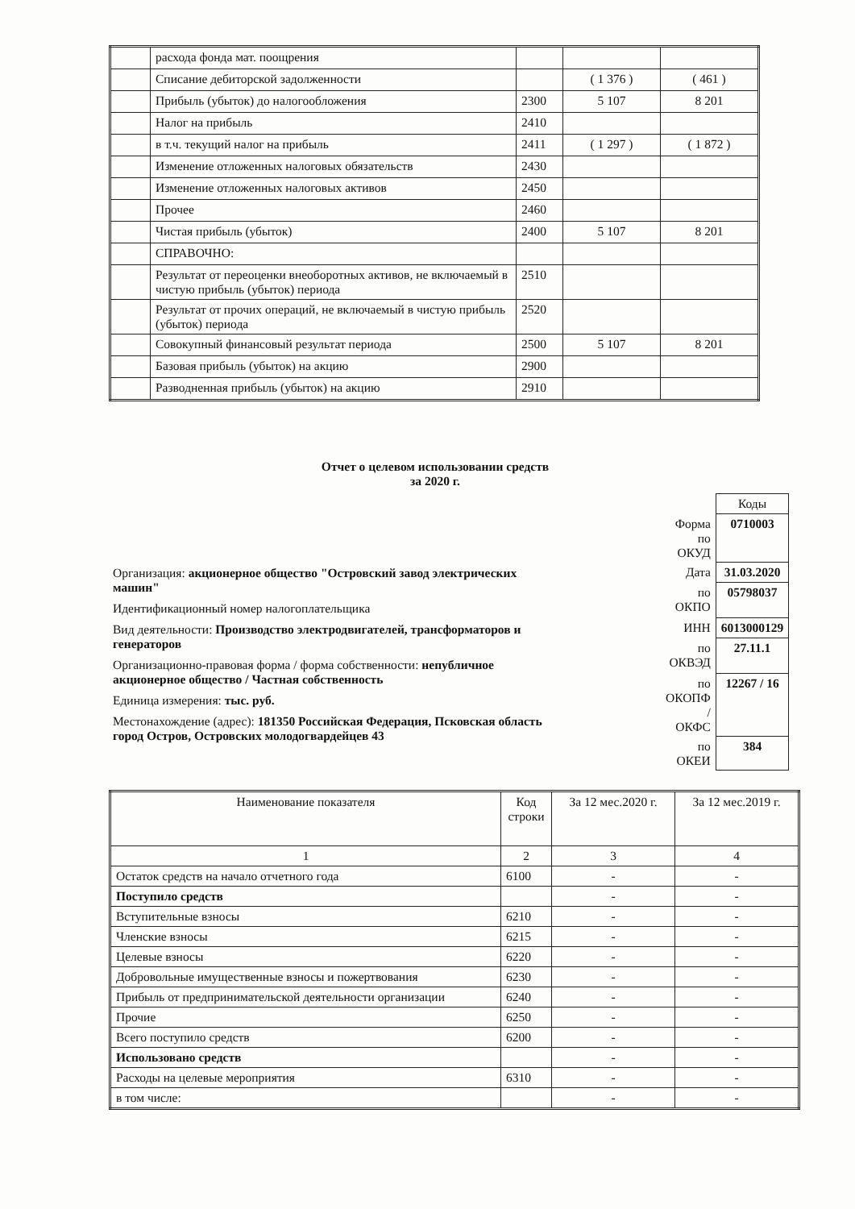| | расхода фонда мат. поощрения | | | |
| | Списание дебиторской задолженности | | ( 1 376 ) | ( 461 ) |
| | Прибыль (убыток) до налогообложения | 2300 | 5 107 | 8 201 |
| | Налог на прибыль | 2410 | | |
| | в т.ч. текущий налог на прибыль | 2411 | ( 1 297 ) | ( 1 872 ) |
| | Изменение отложенных налоговых обязательств | 2430 | | |
| | Изменение отложенных налоговых активов | 2450 | | |
| | Прочее | 2460 | | |
| | Чистая прибыль (убыток) | 2400 | 5 107 | 8 201 |
| | СПРАВОЧНО: | | | |
| | Результат от переоценки внеоборотных активов, не включаемый в чистую прибыль (убыток) периода | 2510 | | |
| | Результат от прочих операций, не включаемый в чистую прибыль (убыток) периода | 2520 | | |
| | Совокупный финансовый результат периода | 2500 | 5 107 | 8 201 |
| | Базовая прибыль (убыток) на акцию | 2900 | | |
| | Разводненная прибыль (убыток) на акцию | 2910 | | |
Отчет о целевом использовании средств
за 2020 г.
| | Коды |
| Форма по ОКУД | 0710003 |
| Дата | 31.03.2020 |
| по ОКПО | 05798037 |
| ИНН | 6013000129 |
| по ОКВЭД | 27.11.1 |
| по ОКОПФ / ОКФС | 12267 / 16 |
| по ОКЕИ | 384 |
Организация: акционерное общество "Островский завод электрических машин"
Идентификационный номер налогоплательщика
Вид деятельности: Производство электродвигателей, трансформаторов и генераторов
Организационно-правовая форма / форма собственности: непубличное акционерное общество / Частная собственность
Единица измерения: тыс. руб.
Местонахождение (адрес): 181350 Российская Федерация, Псковская область город Остров, Островских молодогвардейцев 43
| Наименование показателя | Код строки | За 12 мес.2020 г. | За 12 мес.2019 г. |
| --- | --- | --- | --- |
| 1 | 2 | 3 | 4 |
| Остаток средств на начало отчетного года | 6100 | - | - |
| Поступило средств | | - | - |
| Вступительные взносы | 6210 | - | - |
| Членские взносы | 6215 | - | - |
| Целевые взносы | 6220 | - | - |
| Добровольные имущественные взносы и пожертвования | 6230 | - | - |
| Прибыль от предпринимательской деятельности организации | 6240 | - | - |
| Прочие | 6250 | - | - |
| Всего поступило средств | 6200 | - | - |
| Использовано средств | | - | - |
| Расходы на целевые мероприятия | 6310 | - | - |
| в том числе: | | - | - |